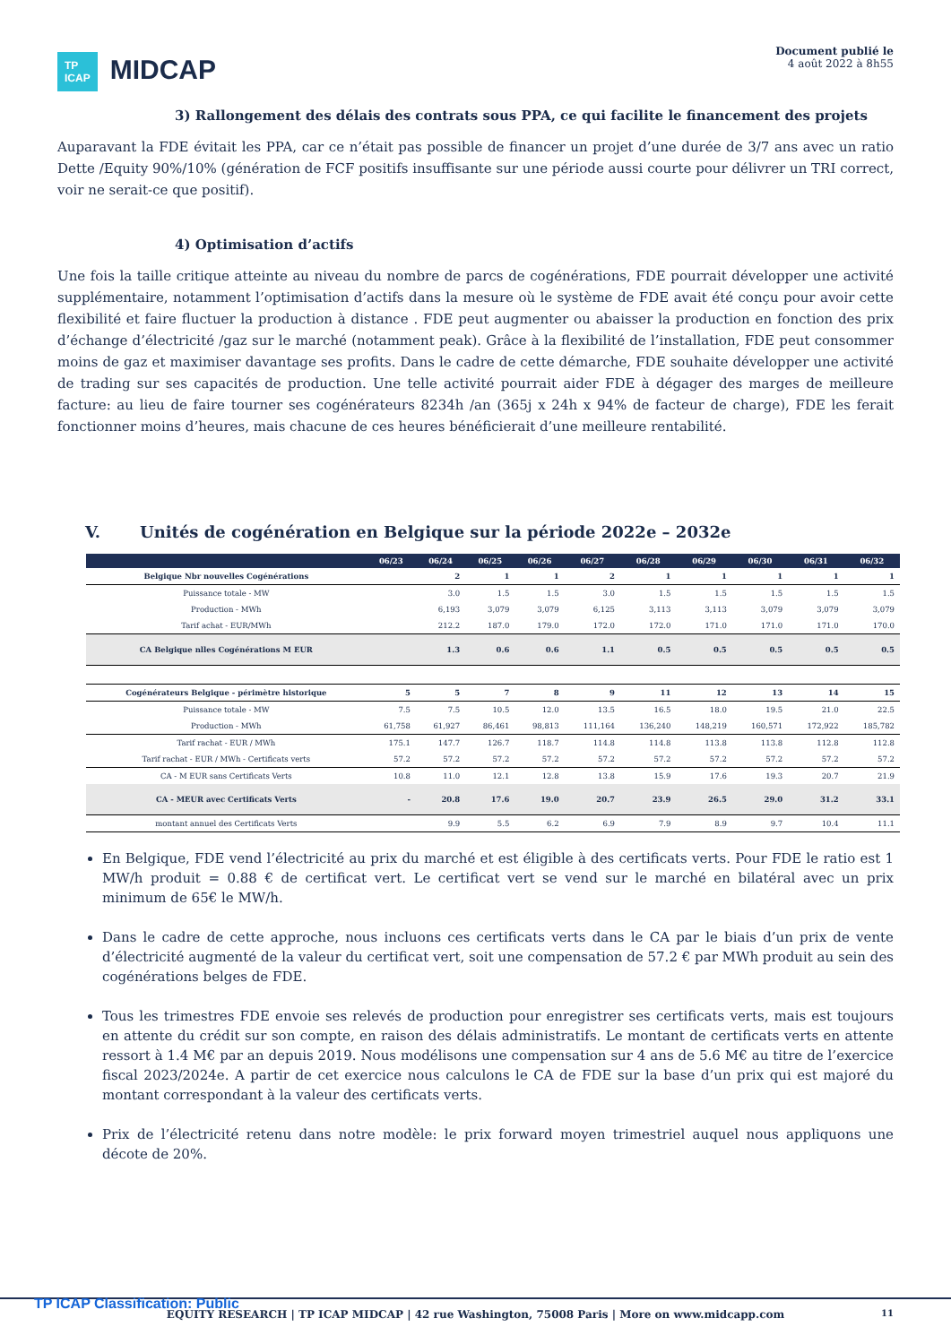TP
ICAP MIDCAP
Document publié le
4 août 2022 à 8h55
3) Rallongement des délais des contrats sous PPA, ce qui facilite le financement des projets
Auparavant la FDE évitait les PPA, car ce n’était pas possible de financer un projet d’une durée de 3/7 ans avec un ratio Dette /Equity 90%/10% (génération de FCF positifs insuffisante sur une période aussi courte pour délivrer un TRI correct, voir ne serait-ce que positif).
4) Optimisation d’actifs
Une fois la taille critique atteinte au niveau du nombre de parcs de cogénérations, FDE pourrait développer une activité supplémentaire, notamment l’optimisation d’actifs dans la mesure où le système de FDE avait été conçu pour avoir cette flexibilité et faire fluctuer la production à distance . FDE peut augmenter ou abaisser la production en fonction des prix d’échange d’électricité /gaz sur le marché (notamment peak). Grâce à la flexibilité de l’installation, FDE peut consommer moins de gaz et maximiser davantage ses profits. Dans le cadre de cette démarche, FDE souhaite développer une activité de trading sur ses capacités de production. Une telle activité pourrait aider FDE à dégager des marges de meilleure facture: au lieu de faire tourner ses cogénérateurs 8234h /an (365j x 24h x 94% de facteur de charge), FDE les ferait fonctionner moins d’heures, mais chacune de ces heures bénéficierait d’une meilleure rentabilité.
V. Unités de cogénération en Belgique sur la période 2022e – 2032e
| | 06/23 | 06/24 | 06/25 | 06/26 | 06/27 | 06/28 | 06/29 | 06/30 | 06/31 | 06/32 |
| --- | --- | --- | --- | --- | --- | --- | --- | --- | --- | --- |
| Belgique Nbr nouvelles Cogénérations | | 2 | 1 | 1 | 2 | 1 | 1 | 1 | 1 | 1 |
| Puissance totale - MW | | 3.0 | 1.5 | 1.5 | 3.0 | 1.5 | 1.5 | 1.5 | 1.5 | 1.5 |
| Production - MWh | | 6,193 | 3,079 | 3,079 | 6,125 | 3,113 | 3,113 | 3,079 | 3,079 | 3,079 |
| Tarif achat - EUR/MWh | | 212.2 | 187.0 | 179.0 | 172.0 | 172.0 | 171.0 | 171.0 | 171.0 | 170.0 |
| CA Belgique nlles Cogénérations M EUR | | 1.3 | 0.6 | 0.6 | 1.1 | 0.5 | 0.5 | 0.5 | 0.5 | 0.5 |
| Cogénérateurs Belgique - périmètre historique | 5 | 5 | 7 | 8 | 9 | 11 | 12 | 13 | 14 | 15 |
| Puissance totale - MW | 7.5 | 7.5 | 10.5 | 12.0 | 13.5 | 16.5 | 18.0 | 19.5 | 21.0 | 22.5 |
| Production - MWh | 61,758 | 61,927 | 86,461 | 98,813 | 111,164 | 136,240 | 148,219 | 160,571 | 172,922 | 185,782 |
| Tarif rachat - EUR / MWh | 175.1 | 147.7 | 126.7 | 118.7 | 114.8 | 114.8 | 113.8 | 113.8 | 112.8 | 112.8 |
| Tarif rachat - EUR / MWh - Certificats verts | 57.2 | 57.2 | 57.2 | 57.2 | 57.2 | 57.2 | 57.2 | 57.2 | 57.2 | 57.2 |
| CA - M EUR sans Certificats Verts | 10.8 | 11.0 | 12.1 | 12.8 | 13.8 | 15.9 | 17.6 | 19.3 | 20.7 | 21.9 |
| CA - MEUR avec Certificats Verts | - | 20.8 | 17.6 | 19.0 | 20.7 | 23.9 | 26.5 | 29.0 | 31.2 | 33.1 |
| montant annuel des Certificats Verts | | 9.9 | 5.5 | 6.2 | 6.9 | 7.9 | 8.9 | 9.7 | 10.4 | 11.1 |
En Belgique, FDE vend l’électricité au prix du marché et est éligible à des certificats verts. Pour FDE le ratio est 1 MW/h produit = 0.88 € de certificat vert. Le certificat vert se vend sur le marché en bilatéral avec un prix minimum de 65€ le MW/h.
Dans le cadre de cette approche, nous incluons ces certificats verts dans le CA par le biais d’un prix de vente d’électricité augmenté de la valeur du certificat vert, soit une compensation de 57.2 € par MWh produit au sein des cogénérations belges de FDE.
Tous les trimestres FDE envoie ses relevés de production pour enregistrer ses certificats verts, mais est toujours en attente du crédit sur son compte, en raison des délais administratifs. Le montant de certificats verts en attente ressort à 1.4 M€ par an depuis 2019. Nous modélisons une compensation sur 4 ans de 5.6 M€ au titre de l’exercice fiscal 2023/2024e. A partir de cet exercice nous calculons le CA de FDE sur la base d’un prix qui est majoré du montant correspondant à la valeur des certificats verts.
Prix de l’électricité retenu dans notre modèle: le prix forward moyen trimestriel auquel nous appliquons une décote de 20%.
TP ICAP Classification: Public
EQUITY RESEARCH | TP ICAP MIDCAP | 42 rue Washington, 75008 Paris | More on www.midcapp.com
11